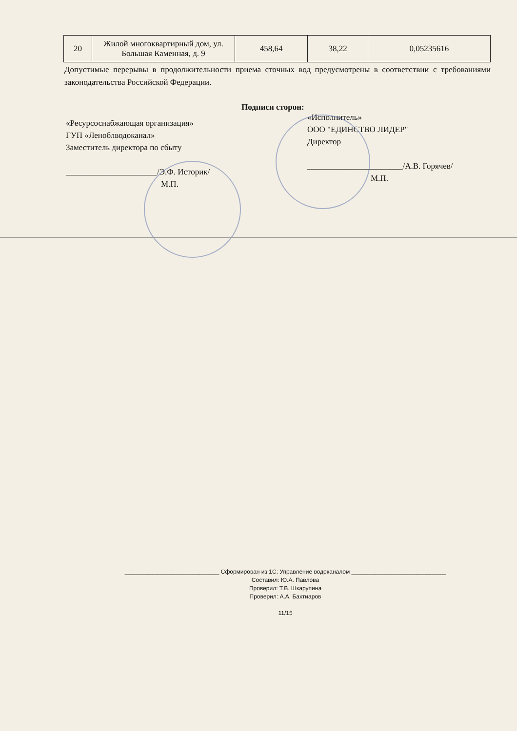| 20 | Жилой многоквартирный дом, ул. Большая Каменная, д. 9 | 458,64 | 38,22 | 0,05235616 |
Допустимые перерывы в продолжительности приема сточных вод предусмотрены в соответствии с требованиями законодательства Российской Федерации.
Подписи сторон:
«Ресурсоснабжающая организация»
ГУП «Леноблводоканал»
Заместитель директора по сбыту
______________________/Э.Ф. Историк/
М.П.
«Исполнитель»
ООО "ЕДИНСТВО ЛИДЕР"
Директор
_______________________/А.В. Горячев/
М.П.
_____________________________ Сформирован из 1С: Управление водоканалом _____________________________
Составил: Ю.А. Павлова
Проверил: Т.В. Шкарупина
Проверил: А.А. Бахтиаров
11/15